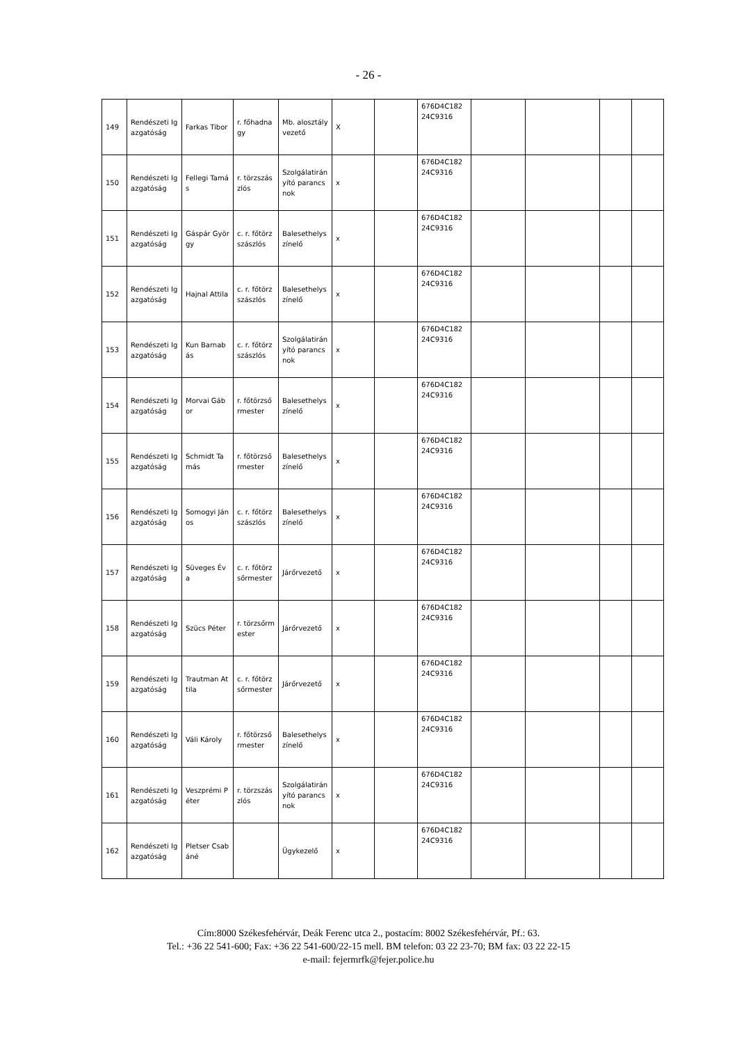- 26 -
| 149 | Rendészeti Igazgatóság | Farkas Tibor | r. főhadnagy | Mb. alosztályvezető | X | | 676D4C182 24C9316 | | | | |
| 150 | Rendészeti Igazgatóság | Fellegi Tamás | r. törzszászlós | Szolgálatirányító parancsnok | x | | 676D4C182 24C9316 | | | | |
| 151 | Rendészeti Igazgatóság | Gáspár György | c. r. főtörzszászlós | Balesethelyszínelő | x | | 676D4C182 24C9316 | | | | |
| 152 | Rendészeti Igazgatóság | Hajnal Attila | c. r. főtörzszászlós | Balesethelyszínelő | x | | 676D4C182 24C9316 | | | | |
| 153 | Rendészeti Igazgatóság | Kun Barnabás | c. r. főtörzszászlós | Szolgálatirányító parancsnok | x | | 676D4C182 24C9316 | | | | |
| 154 | Rendészeti Igazgatóság | Morvai Gábor | r. főtörzsőrmester | Balesethelyszínelő | x | | 676D4C182 24C9316 | | | | |
| 155 | Rendészeti Igazgatóság | Schmidt Tamás | r. főtörzsőrmester | Balesethelyszínelő | x | | 676D4C182 24C9316 | | | | |
| 156 | Rendészeti Igazgatóság | Somogyi János | c. r. főtörzszászlós | Balesethelyszínelő | x | | 676D4C182 24C9316 | | | | |
| 157 | Rendészeti Igazgatóság | Süveges Éva | c. r. főtörzsőrmester | Járőrvezető | x | | 676D4C182 24C9316 | | | | |
| 158 | Rendészeti Igazgatóság | Szücs Péter | r. törzsőrmester | Járőrvezető | x | | 676D4C182 24C9316 | | | | |
| 159 | Rendészeti Igazgatóság | Trautman Attila | c. r. főtörzsőrmester | Járőrvezető | x | | 676D4C182 24C9316 | | | | |
| 160 | Rendészeti Igazgatóság | Váli Károly | r. főtörzsőrmester | Balesethelyszínelő | x | | 676D4C182 24C9316 | | | | |
| 161 | Rendészeti Igazgatóság | Veszprémi Péter | r. törzszászlós | Szolgálatirányító parancsnok | x | | 676D4C182 24C9316 | | | | |
| 162 | Rendészeti Igazgatóság | Pletser Csabáné | | Ügykezelő | x | | 676D4C182 24C9316 | | | | |
Cím:8000 Székesfehérvár, Deák Ferenc utca 2., postacím: 8002 Székesfehérvár, Pf.: 63.
Tel.: +36 22 541-600; Fax: +36 22 541-600/22-15 mell. BM telefon: 03 22 23-70; BM fax: 03 22 22-15
e-mail: fejermrfk@fejer.police.hu